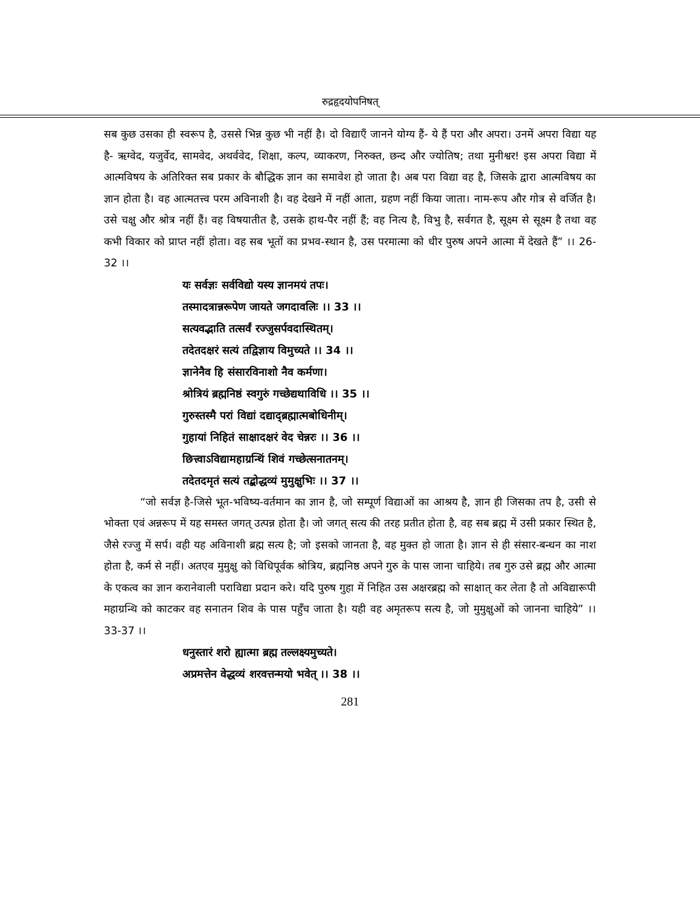रुद्रहृदयोपनिषत्
सब कुछ उसका ही स्वरूप है, उससे भिन्न कुछ भी नहीं है। दो विद्याएँ जानने योग्य हैं- ये हैं परा और अपरा। उनमें अपरा विद्या यह है- ऋग्वेद, यजुर्वेद, सामवेद, अथर्ववेद, शिक्षा, कल्प, व्याकरण, निरुक्त, छन्द और ज्योतिष; तथा मुनीश्वर! इस अपरा विद्या में आत्मविषय के अतिरिक्त सब प्रकार के बौद्धिक ज्ञान का समावेश हो जाता है। अब परा विद्या वह है, जिसके द्वारा आत्मविषय का ज्ञान होता है। वह आत्मतत्त्व परम अविनाशी है। वह देखने में नहीं आता, ग्रहण नहीं किया जाता। नाम-रूप और गोत्र से वर्जित है। उसे चक्षु और श्रोत्र नहीं हैं। वह विषयातीत है, उसके हाथ-पैर नहीं हैं; वह नित्य है, विभु है, सर्वगत है, सूक्ष्म से सूक्ष्म है तथा वह कभी विकार को प्राप्त नहीं होता। वह सब भूतों का प्रभव-स्थान है, उस परमात्मा को धीर पुरुष अपने आत्मा में देखते हैं” ।। 26-32 ।।
यः सर्वज्ञः सर्वविद्यो यस्य ज्ञानमयं तपः।
तस्मादत्रान्नरूपेण जायते जगदावलिः ।। 33 ।।
सत्यवद्भाति तत्सर्वं रज्जुसर्पवदास्थितम्।
तदेतदक्षरं सत्यं तद्विज्ञाय विमुच्यते ।। 34 ।।
ज्ञानेनैव हि संसारविनाशो नैव कर्मणा।
श्रोत्रियं ब्रह्मनिष्ठं स्वगुरुं गच्छेद्यथाविधि ।। 35 ।।
गुरुस्तस्मै परां विद्यां दद्याद्ब्रह्मात्मबोधिनीम्।
गुहायां निहितं साक्षादक्षरं वेद चेन्नरः ।। 36 ।।
छित्त्वाऽविद्यामहाग्रन्थिं शिवं गच्छेत्सनातनम्।
तदेतदमृतं सत्यं तद्बोद्धव्यं मुमुक्षुभिः ।। 37 ।।
“जो सर्वज्ञ है-जिसे भूत-भविष्य-वर्तमान का ज्ञान है, जो सम्पूर्ण विद्याओं का आश्रय है, ज्ञान ही जिसका तप है, उसी से भोक्ता एवं अन्नरूप में यह समस्त जगत् उत्पन्न होता है। जो जगत् सत्य की तरह प्रतीत होता है, वह सब ब्रह्म में उसी प्रकार स्थित है, जैसे रज्जु में सर्प। वही यह अविनाशी ब्रह्म सत्य है; जो इसको जानता है, वह मुक्त हो जाता है। ज्ञान से ही संसार-बन्धन का नाश होता है, कर्म से नहीं। अतएव मुमुक्षु को विधिपूर्वक श्रोत्रिय, ब्रह्मनिष्ठ अपने गुरु के पास जाना चाहिये। तब गुरु उसे ब्रह्म और आत्मा के एकत्व का ज्ञान करानेवाली पराविद्या प्रदान करे। यदि पुरुष गुहा में निहित उस अक्षरब्रह्म को साक्षात् कर लेता है तो अविद्यारूपी महाग्रन्थि को काटकर वह सनातन शिव के पास पहुँच जाता है। यही वह अमृतरूप सत्य है, जो मुमुक्षुओं को जानना चाहिये” ।। 33-37 ।।
धनुस्तारं शरो ह्यात्मा ब्रह्म तल्लक्ष्यमुच्यते।
अप्रमत्तेन वेद्धव्यं शरवत्तन्मयो भवेत् ।। 38 ।।
281